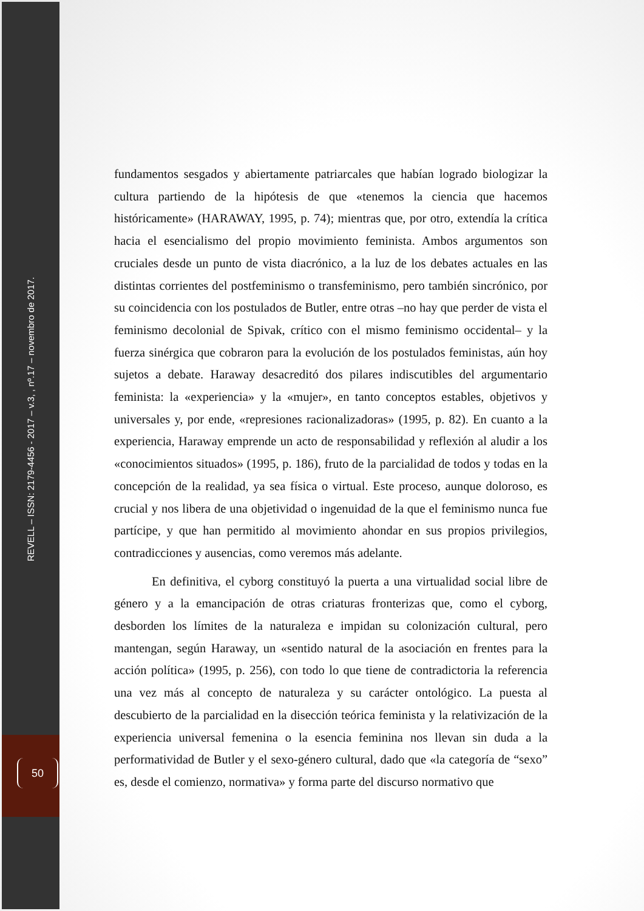REVELL – ISSN: 2179-4456 - 2017 – v.3, , nº.17 – novembro de 2017.
50
fundamentos sesgados y abiertamente patriarcales que habían logrado biologizar la cultura partiendo de la hipótesis de que «tenemos la ciencia que hacemos históricamente» (HARAWAY, 1995, p. 74); mientras que, por otro, extendía la crítica hacia el esencialismo del propio movimiento feminista. Ambos argumentos son cruciales desde un punto de vista diacrónico, a la luz de los debates actuales en las distintas corrientes del postfeminismo o transfeminismo, pero también sincrónico, por su coincidencia con los postulados de Butler, entre otras –no hay que perder de vista el feminismo decolonial de Spivak, crítico con el mismo feminismo occidental– y la fuerza sinérgica que cobraron para la evolución de los postulados feministas, aún hoy sujetos a debate. Haraway desacreditó dos pilares indiscutibles del argumentario feminista: la «experiencia» y la «mujer», en tanto conceptos estables, objetivos y universales y, por ende, «represiones racionalizadoras» (1995, p. 82). En cuanto a la experiencia, Haraway emprende un acto de responsabilidad y reflexión al aludir a los «conocimientos situados» (1995, p. 186), fruto de la parcialidad de todos y todas en la concepción de la realidad, ya sea física o virtual. Este proceso, aunque doloroso, es crucial y nos libera de una objetividad o ingenuidad de la que el feminismo nunca fue partícipe, y que han permitido al movimiento ahondar en sus propios privilegios, contradicciones y ausencias, como veremos más adelante.
En definitiva, el cyborg constituyó la puerta a una virtualidad social libre de género y a la emancipación de otras criaturas fronterizas que, como el cyborg, desborden los límites de la naturaleza e impidan su colonización cultural, pero mantengan, según Haraway, un «sentido natural de la asociación en frentes para la acción política» (1995, p. 256), con todo lo que tiene de contradictoria la referencia una vez más al concepto de naturaleza y su carácter ontológico. La puesta al descubierto de la parcialidad en la disección teórica feminista y la relativización de la experiencia universal femenina o la esencia feminina nos llevan sin duda a la performatividad de Butler y el sexo-género cultural, dado que «la categoría de “sexo” es, desde el comienzo, normativa» y forma parte del discurso normativo que